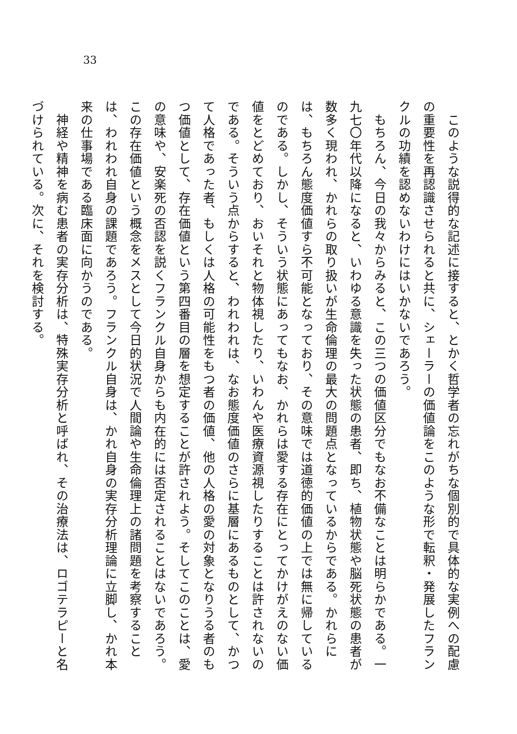33
　このような説得的な記述に接すると、とかく哲学者の忘れがちな個別的で具体的な実例への配慮の重要性を再認識させられると共に、シェーラーの価値論をこのような形で転釈・発展したフランクルの功績を認めないわけにはいかないであろう。
　もちろん、今日の我々からみると、この三つの価値区分でもなお不備なことは明らかである。一九七〇年代以降になると、いわゆる意識を失った状態の患者、即ち、植物状態や脳死状態の患者が数多く現われ、かれらの取り扱いが生命倫理の最大の問題点となっているからである。かれらには、もちろん態度価値すら不可能となっており、その意味では道徳的価値の上では無に帰しているのである。しかし、そういう状態にあってもなお、かれらは愛する存在にとってかけがえのない価値をとどめており、おいそれと物体視したり、いわんや医療資源視したりすることは許されないのである。そういう点からすると、われわれは、なお態度価値のさらに基層にあるものとして、かつて人格であった者、もしくは人格の可能性をもつ者の価値、他の人格の愛の対象となりうる者のもつ価値として、存在価値という第四番目の層を想定することが許されよう。そしてこのことは、愛の意味や、安楽死の否認を説くフランクル自身からも内在的には否定されることはないであろう。この存在価値という概念をメスとして今日的状況で人間論や生命倫理上の諸問題を考察することは、われわれ自身の課題であろう。フランクル自身は、かれ自身の実存分析理論に立脚し、かれ本来の仕事場である臨床面に向かうのである。
　神経や精神を病む患者の実存分析は、特殊実存分析と呼ばれ、その治療法は、ロゴテラピーと名づけられている。次に、それを検討する。